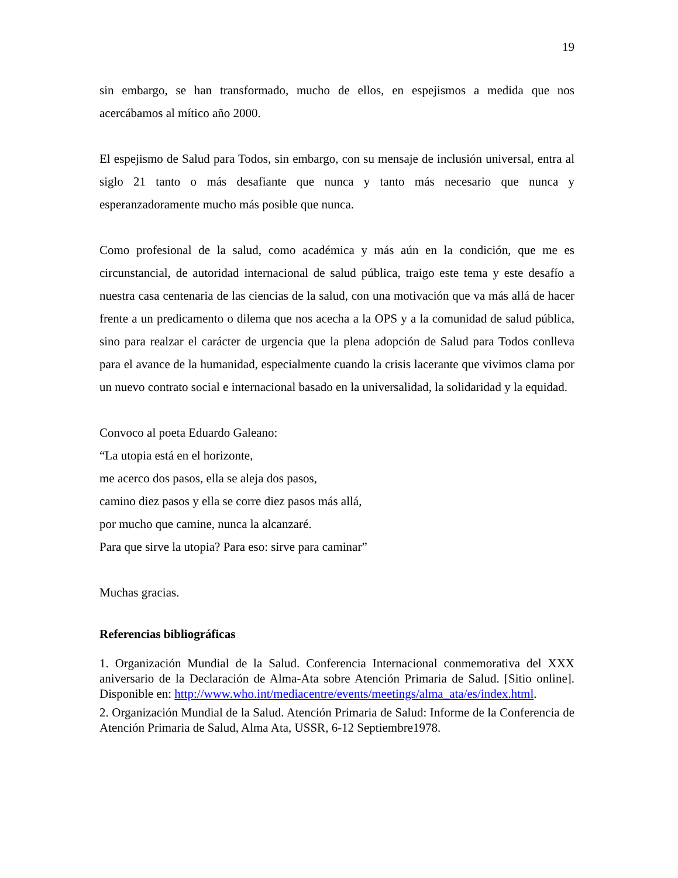19
sin embargo, se han transformado, mucho de ellos, en espejismos a medida que nos acercábamos al mítico año 2000.
El espejismo de Salud para Todos, sin embargo, con su mensaje de inclusión universal, entra al siglo 21 tanto o más desafiante que nunca y tanto más necesario que nunca y esperanzadoramente mucho más posible que nunca.
Como profesional de la salud, como académica y más aún en la condición, que me es circunstancial, de autoridad internacional de salud pública, traigo este tema y este desafío a nuestra casa centenaria de las ciencias de la salud, con una motivación que va más allá de hacer frente a un predicamento o dilema que nos acecha a la OPS y a la comunidad de salud pública, sino para realzar el carácter de urgencia que la plena adopción de Salud para Todos conlleva para el avance de la humanidad, especialmente cuando la crisis lacerante que vivimos clama por un nuevo contrato social e internacional basado en la universalidad, la solidaridad y la equidad.
Convoco al poeta Eduardo Galeano:
“La utopia está en el horizonte,
me acerco dos pasos, ella se aleja dos pasos,
camino diez pasos y ella se corre diez pasos más allá,
por mucho que camine, nunca la alcanzaré.
Para que sirve la utopia? Para eso: sirve para caminar”
Muchas gracias.
Referencias bibliográficas
1. Organización Mundial de la Salud. Conferencia Internacional conmemorativa del XXX aniversario de la Declaración de Alma-Ata sobre Atención Primaria de Salud. [Sitio online]. Disponible en: http://www.who.int/mediacentre/events/meetings/alma_ata/es/index.html.
2. Organización Mundial de la Salud. Atención Primaria de Salud: Informe de la Conferencia de Atención Primaria de Salud, Alma Ata, USSR, 6-12 Septiembre1978.